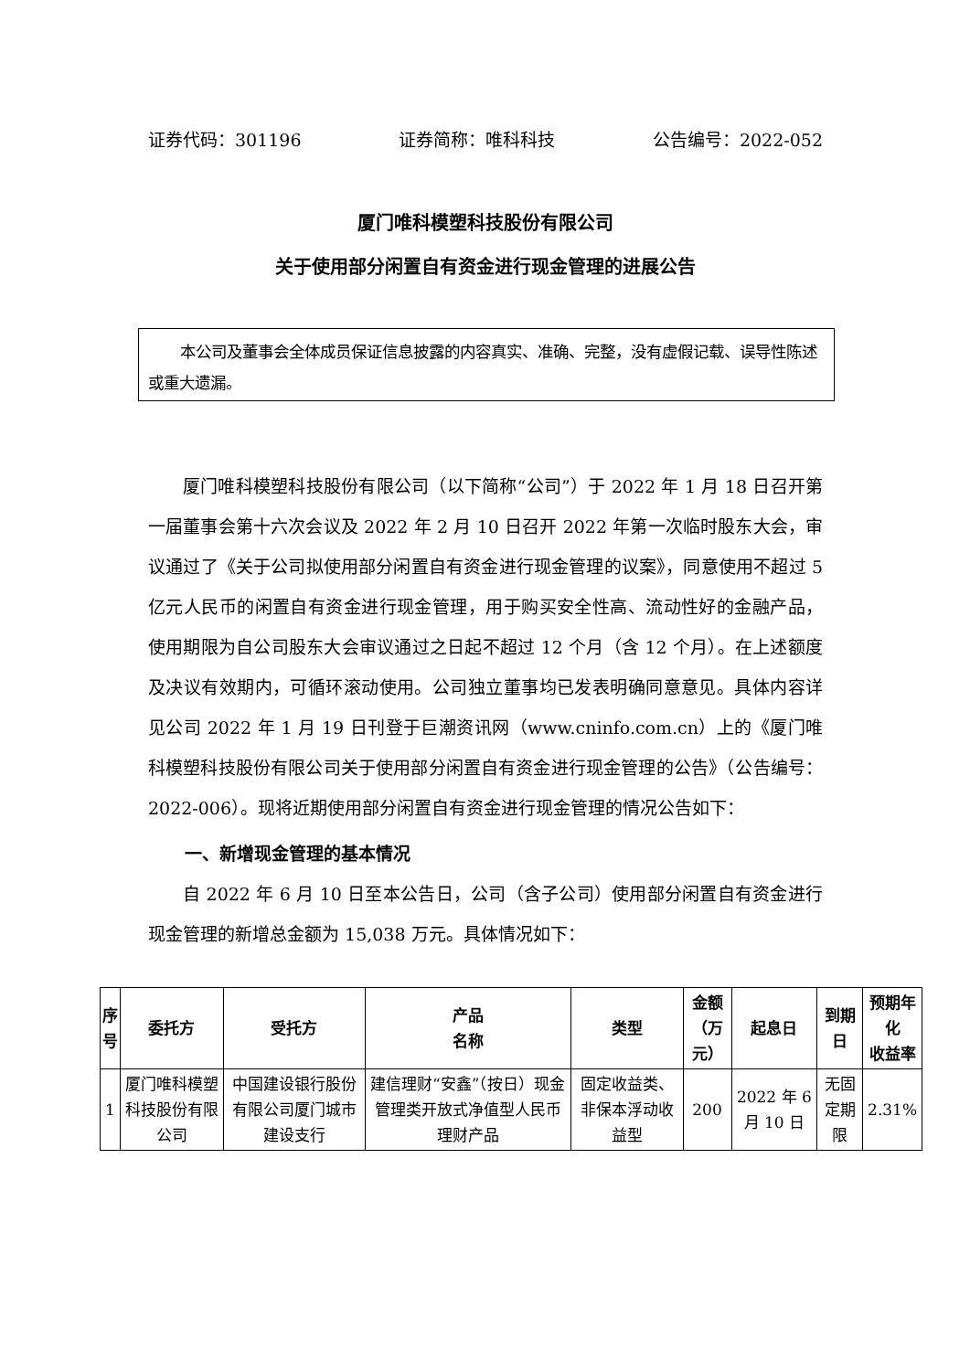证券代码：301196 证券简称：唯科科技 公告编号：2022-052
厦门唯科模塑科技股份有限公司
关于使用部分闲置自有资金进行现金管理的进展公告
本公司及董事会全体成员保证信息披露的内容真实、准确、完整，没有虚假记载、误导性陈述或重大遗漏。
厦门唯科模塑科技股份有限公司（以下简称“公司”）于 2022 年 1 月 18 日召开第一届董事会第十六次会议及 2022 年 2 月 10 日召开 2022 年第一次临时股东大会，审议通过了《关于公司拟使用部分闲置自有资金进行现金管理的议案》，同意使用不超过 5 亿元人民币的闲置自有资金进行现金管理，用于购买安全性高、流动性好的金融产品，使用期限为自公司股东大会审议通过之日起不超过 12 个月（含 12 个月）。在上述额度及决议有效期内，可循环滚动使用。公司独立董事均已发表明确同意意见。具体内容详见公司 2022 年 1 月 19 日刊登于巨潮资讯网（www.cninfo.com.cn）上的《厦门唯科模塑科技股份有限公司关于使用部分闲置自有资金进行现金管理的公告》（公告编号：2022-006）。现将近期使用部分闲置自有资金进行现金管理的情况公告如下：
一、新增现金管理的基本情况
自 2022 年 6 月 10 日至本公告日，公司（含子公司）使用部分闲置自有资金进行现金管理的新增总金额为 15,038 万元。具体情况如下：
| 序 号 | 委托方 | 受托方 | 产品 名称 | 类型 | 金额 （万元） | 起息日 | 到期日 | 预期年化 收益率 |
| --- | --- | --- | --- | --- | --- | --- | --- | --- |
| 1 | 厦门唯科模塑科技股份有限公司 | 中国建设银行股份有限公司厦门城市建设支行 | 建信理财“安鑫”（按日）现金管理类开放式净值型人民币理财产品 | 固定收益类、非保本浮动收益型 | 200 | 2022 年 6 月 10 日 | 无固定期限 | 2.31% |